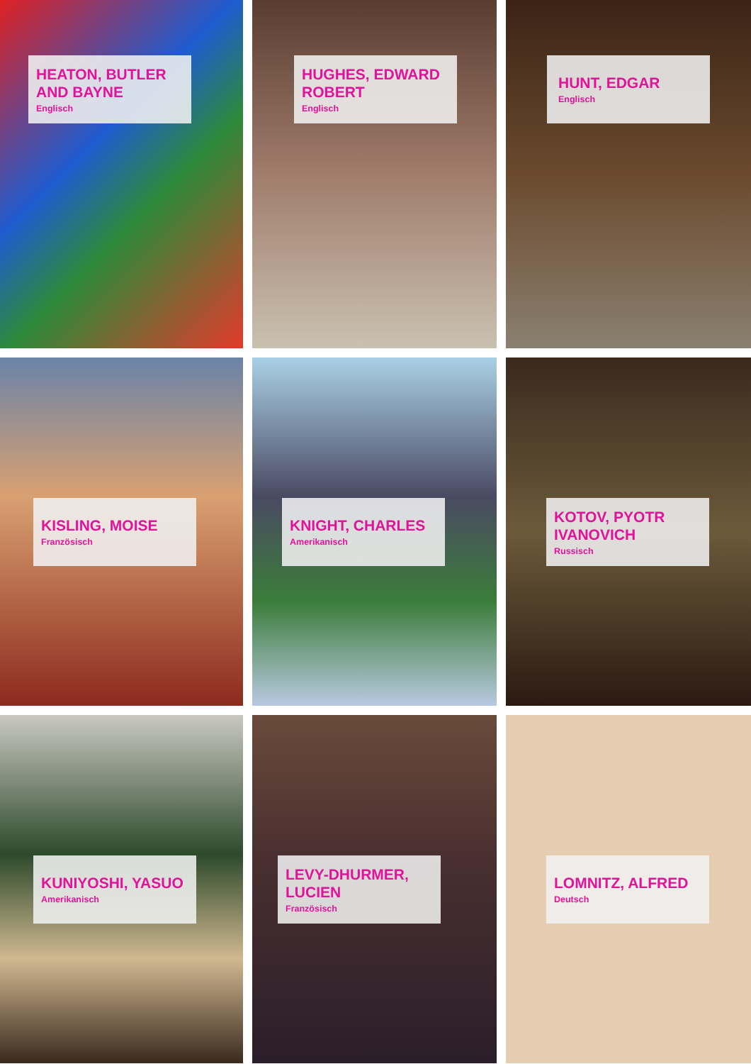HEATON, BUTLER AND BAYNE
Englisch
HUGHES, EDWARD ROBERT
Englisch
HUNT, EDGAR
Englisch
KISLING, MOISE
Französisch
KNIGHT, CHARLES
Amerikanisch
KOTOV, PYOTR IVANOVICH
Russisch
KUNIYOSHI, YASUO
Amerikanisch
LEVY-DHURMER, LUCIEN
Französisch
LOMNITZ, ALFRED
Deutsch